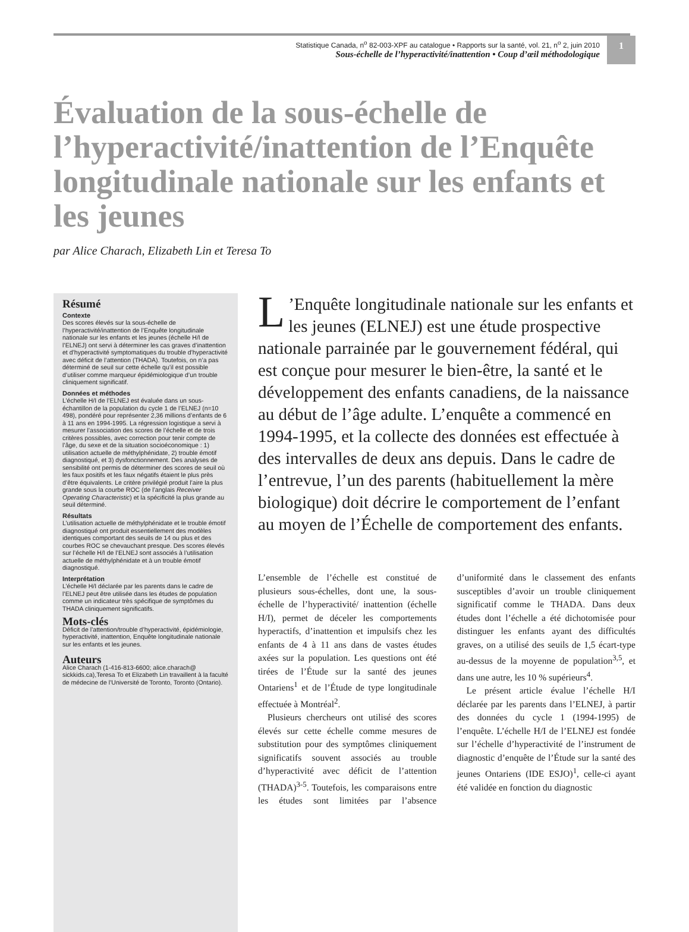Statistique Canada, n<sup>o</sup> 82-003-XPF au catalogue • Rapports sur la santé, vol. 21, n<sup>o</sup> 2, juin 2010
Sous-échelle de l’hyperactivité/inattention • Coup d’œil méthodologique
1
Évaluation de la sous-échelle de l’hyperactivité/inattention de l’Enquête longitudinale nationale sur les enfants et les jeunes
par Alice Charach, Elizabeth Lin et Teresa To
Résumé
Contexte
Des scores élevés sur la sous-échelle de l’hyperactivité/inattention de l’Enquête longitudinale nationale sur les enfants et les jeunes (échelle H/I de l’ELNEJ) ont servi à déterminer les cas graves d’inattention et d’hyperactivité symptomatiques du trouble d’hyperactivité avec déficit de l’attention (THADA). Toutefois, on n’a pas déterminé de seuil sur cette échelle qu’il est possible d’utiliser comme marqueur épidémiologique d’un trouble cliniquement significatif.
Données et méthodes
L’échelle H/I de l’ELNEJ est évaluée dans un sous-échantillon de la population du cycle 1 de l’ELNEJ (n=10 498), pondéré pour représenter 2,36 millions d’enfants de 6 à 11 ans en 1994-1995. La régression logistique a servi à mesurer l’association des scores de l’échelle et de trois critères possibles, avec correction pour tenir compte de l’âge, du sexe et de la situation socioéconomique : 1) utilisation actuelle de méthylphénidate, 2) trouble émotif diagnostiqué, et 3) dysfonctionnement. Des analyses de sensibilité ont permis de déterminer des scores de seuil où les faux positifs et les faux négatifs étaient le plus près d’être équivalents. Le critère privilégié produit l’aire la plus grande sous la courbe ROC (de l’anglais Receiver Operating Characteristic) et la spécificité la plus grande au seuil déterminé.
Résultats
L’utilisation actuelle de méthylphénidate et le trouble émotif diagnostiqué ont produit essentiellement des modèles identiques comportant des seuils de 14 ou plus et des courbes ROC se chevauchant presque. Des scores élevés sur l’échelle H/I de l’ELNEJ sont associés à l’utilisation actuelle de méthylphénidate et à un trouble émotif diagnostiqué.
Interprétation
L’échelle H/I déclarée par les parents dans le cadre de l’ELNEJ peut être utilisée dans les études de population comme un indicateur très spécifique de symptômes du THADA cliniquement significatifs.
Mots-clés
Déficit de l’attention/trouble d’hyperactivité, épidémiologie, hyperactivité, inattention, Enquête longitudinale nationale sur les enfants et les jeunes.
Auteurs
Alice Charach (1-416-813-6600; alice.charach@ sickkids.ca),Teresa To et Elizabeth Lin travaillent à la faculté de médecine de l’Université de Toronto, Toronto (Ontario).
L’Enquête longitudinale nationale sur les enfants et les jeunes (ELNEJ) est une étude prospective nationale parrainée par le gouvernement fédéral, qui est conçue pour mesurer le bien-être, la santé et le développement des enfants canadiens, de la naissance au début de l’âge adulte. L’enquête a commencé en 1994-1995, et la collecte des données est effectuée à des intervalles de deux ans depuis. Dans le cadre de l’entrevue, l’un des parents (habituellement la mère biologique) doit décrire le comportement de l’enfant au moyen de l’Échelle de comportement des enfants.
L’ensemble de l’échelle est constitué de plusieurs sous-échelles, dont une, la sous-échelle de l’hyperactivité/ inattention (échelle H/I), permet de déceler les comportements hyperactifs, d’inattention et impulsifs chez les enfants de 4 à 11 ans dans de vastes études axées sur la population. Les questions ont été tirées de l’Étude sur la santé des jeunes Ontariens<sup>1</sup> et de l’Étude de type longitudinale effectuée à Montréal<sup>2</sup>.
Plusieurs chercheurs ont utilisé des scores élevés sur cette échelle comme mesures de substitution pour des symptômes cliniquement significatifs souvent associés au trouble d’hyperactivité avec déficit de l’attention (THADA)<sup>3-5</sup>. Toutefois, les comparaisons entre les études sont limitées par l’absence d’uniformité dans le classement des enfants susceptibles d’avoir un trouble cliniquement significatif comme le THADA. Dans deux études dont l’échelle a été dichotomisée pour distinguer les enfants ayant des difficultés graves, on a utilisé des seuils de 1,5 écart-type au-dessus de la moyenne de population<sup>3,5</sup>, et dans une autre, les 10 % supérieurs<sup>4</sup>.
Le présent article évalue l’échelle H/I déclarée par les parents dans l’ELNEJ, à partir des données du cycle 1 (1994-1995) de l’enquête. L’échelle H/I de l’ELNEJ est fondée sur l’échelle d’hyperactivité de l’instrument de diagnostic d’enquête de l’Étude sur la santé des jeunes Ontariens (IDE ESJO)<sup>1</sup>, celle-ci ayant été validée en fonction du diagnostic